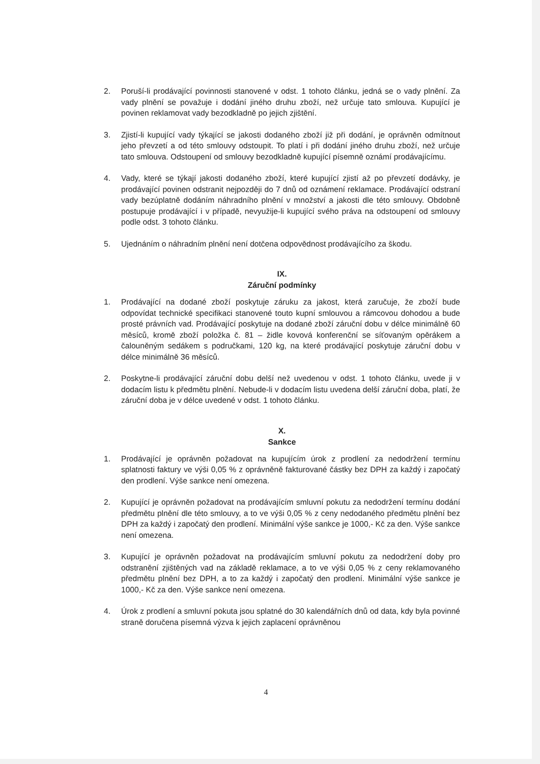2. Poruší-li prodávající povinnosti stanovené v odst. 1 tohoto článku, jedná se o vady plnění. Za vady plnění se považuje i dodání jiného druhu zboží, než určuje tato smlouva. Kupující je povinen reklamovat vady bezodkladně po jejich zjištění.
3. Zjistí-li kupující vady týkající se jakosti dodaného zboží již při dodání, je oprávněn odmítnout jeho převzetí a od této smlouvy odstoupit. To platí i při dodání jiného druhu zboží, než určuje tato smlouva. Odstoupení od smlouvy bezodkladně kupující písemně oznámí prodávajícímu.
4. Vady, které se týkají jakosti dodaného zboží, které kupující zjistí až po převzetí dodávky, je prodávající povinen odstranit nejpozději do 7 dnů od oznámení reklamace. Prodávající odstraní vady bezúplatně dodáním náhradního plnění v množství a jakosti dle této smlouvy. Obdobně postupuje prodávající i v případě, nevyužije-li kupující svého práva na odstoupení od smlouvy podle odst. 3 tohoto článku.
5. Ujednáním o náhradním plnění není dotčena odpovědnost prodávajícího za škodu.
IX.
Záruční podmínky
1. Prodávající na dodané zboží poskytuje záruku za jakost, která zaručuje, že zboží bude odpovídat technické specifikaci stanovené touto kupní smlouvou a rámcovou dohodou a bude prosté právních vad. Prodávající poskytuje na dodané zboží záruční dobu v délce minimálně 60 měsíců, kromě zboží položka č. 81 – židle kovová konferenční se síťovaným opěrákem a čalouněným sedákem s područkami, 120 kg, na které prodávající poskytuje záruční dobu v délce minimálně 36 měsíců.
2. Poskytne-li prodávající záruční dobu delší než uvedenou v odst. 1 tohoto článku, uvede ji v dodacím listu k předmětu plnění. Nebude-li v dodacím listu uvedena delší záruční doba, platí, že záruční doba je v délce uvedené v odst. 1 tohoto článku.
X.
Sankce
1. Prodávající je oprávněn požadovat na kupujícím úrok z prodlení za nedodržení termínu splatnosti faktury ve výši 0,05 % z oprávněně fakturované částky bez DPH za každý i započatý den prodlení. Výše sankce není omezena.
2. Kupující je oprávněn požadovat na prodávajícím smluvní pokutu za nedodržení termínu dodání předmětu plnění dle této smlouvy, a to ve výši 0,05 % z ceny nedodaného předmětu plnění bez DPH za každý i započatý den prodlení. Minimální výše sankce je 1000,- Kč za den. Výše sankce není omezena.
3. Kupující je oprávněn požadovat na prodávajícím smluvní pokutu za nedodržení doby pro odstranění zjištěných vad na základě reklamace, a to ve výši 0,05 % z ceny reklamovaného předmětu plnění bez DPH, a to za každý i započatý den prodlení. Minimální výše sankce je 1000,- Kč za den. Výše sankce není omezena.
4. Úrok z prodlení a smluvní pokuta jsou splatné do 30 kalendářních dnů od data, kdy byla povinné straně doručena písemná výzva k jejich zaplacení oprávněnou
4